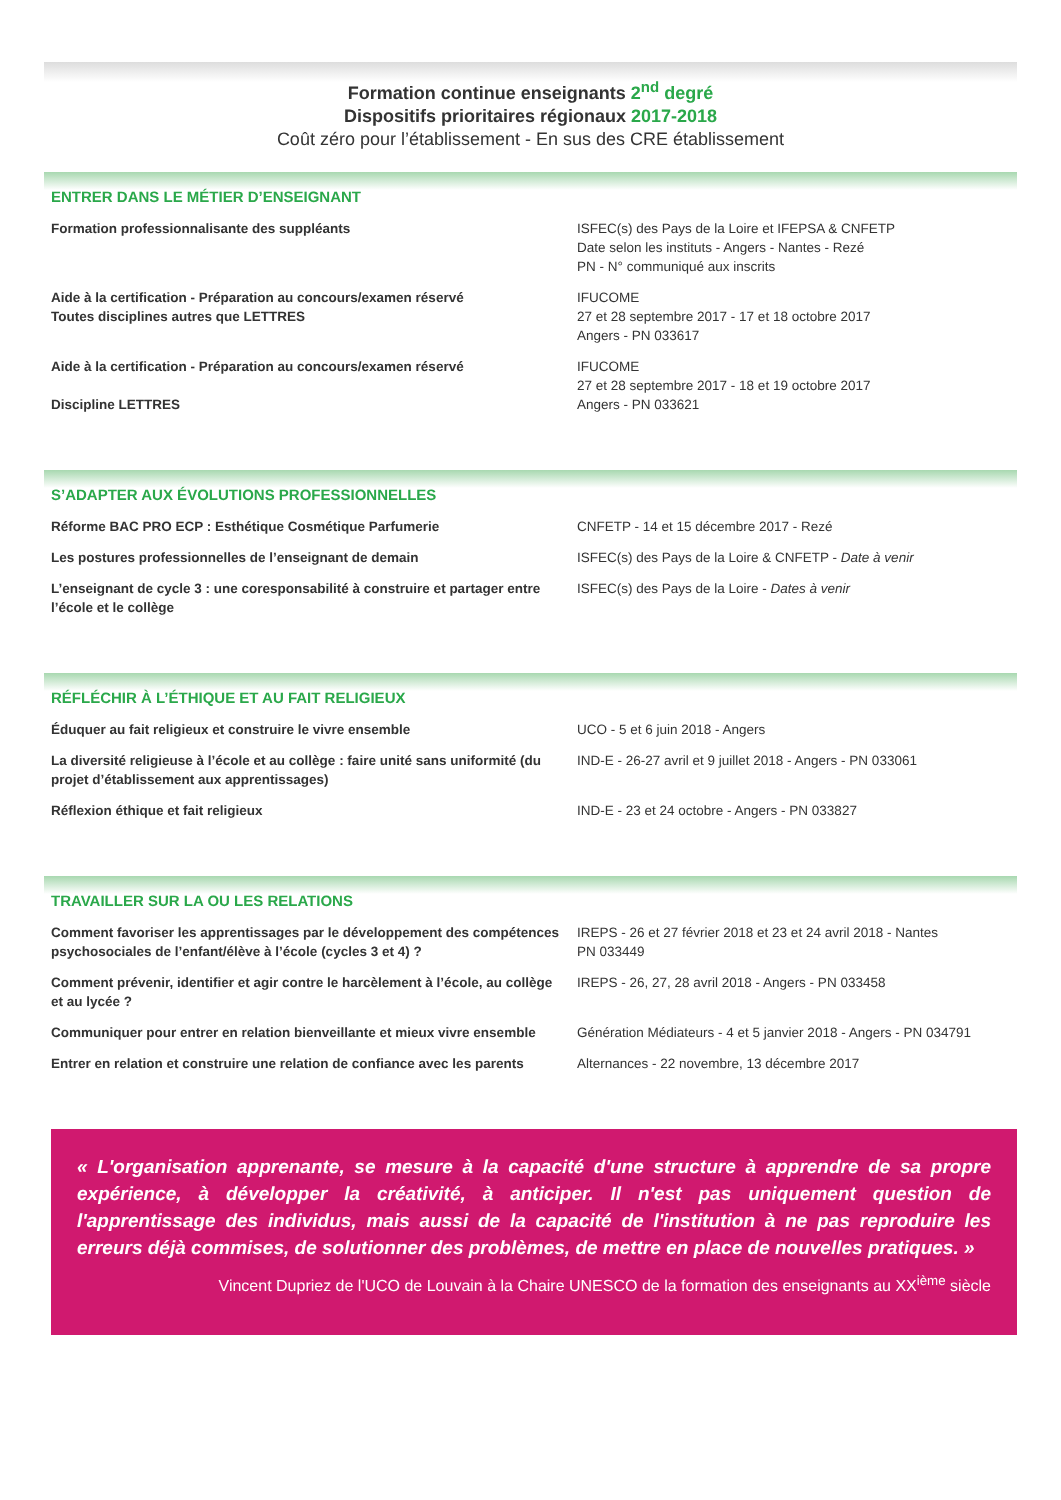Formation continue enseignants 2<sup>nd</sup> degré
Dispositifs prioritaires régionaux 2017-2018
Coût zéro pour l’établissement - En sus des CRE établissement
ENTRER DANS LE MÉTIER D’ENSEIGNANT
Formation professionnalisante des suppléants ISFEC(s) des Pays de la Loire et IFEPSA & CNFETP
Date selon les instituts - Angers - Nantes - Rezé
PN - N° communiqué aux inscrits
Aide à la certification - Préparation au concours/examen réservé
Toutes disciplines autres que LETTRES
IFUCOME
27 et 28 septembre 2017 - 17 et 18 octobre 2017
Angers - PN 033617
Aide à la certification - Préparation au concours/examen réservé
Discipline LETTRES
IFUCOME
27 et 28 septembre 2017 - 18 et 19 octobre 2017
Angers - PN 033621
S’ADAPTER AUX ÉVOLUTIONS PROFESSIONNELLES
Réforme BAC PRO ECP : Esthétique Cosmétique Parfumerie CNFETP - 14 et 15 décembre 2017 - Rezé
Les postures professionnelles de l’enseignant de demain ISFEC(s) des Pays de la Loire & CNFETP - Date à venir
L’enseignant de cycle 3 : une coresponsabilité à construire et partager entre l’école et le collège
ISFEC(s) des Pays de la Loire - Dates à venir
RÉFLÉCHIR À L’ÉTHIQUE ET AU FAIT RELIGIEUX
Éduquer au fait religieux et construire le vivre ensemble UCO - 5 et 6 juin 2018 - Angers
La diversité religieuse à l’école et au collège : faire unité sans uniformité (du projet d’établissement aux apprentissages)
IND-E - 26-27 avril et 9 juillet 2018 - Angers - PN 033061
Réflexion éthique et fait religieux IND-E - 23 et 24 octobre - Angers - PN 033827
TRAVAILLER SUR LA OU LES RELATIONS
Comment favoriser les apprentissages par le développement des compétences psychosociales de l’enfant/élève à l’école (cycles 3 et 4) ?
IREPS - 26 et 27 février 2018 et 23 et 24 avril 2018 - Nantes
PN 033449
Comment prévenir, identifier et agir contre le harcèlement à l’école, au collège et au lycée ?
IREPS - 26, 27, 28 avril 2018 - Angers - PN 033458
Communiquer pour entrer en relation bienveillante et mieux vivre ensemble
Génération Médiateurs - 4 et 5 janvier 2018 - Angers - PN 034791
Entrer en relation et construire une relation de confiance avec les parents
Alternances - 22 novembre, 13 décembre 2017
« L'organisation apprenante, se mesure à la capacité d'une structure à apprendre de sa propre expérience, à développer la créativité, à anticiper. Il n'est pas uniquement question de l'apprentissage des individus, mais aussi de la capacité de l'institution à ne pas reproduire les erreurs déjà commises, de solutionner des problèmes, de mettre en place de nouvelles pratiques. »
Vincent Dupriez de l'UCO de Louvain à la Chaire UNESCO de la formation des enseignants au XX<sup>ième</sup> siècle